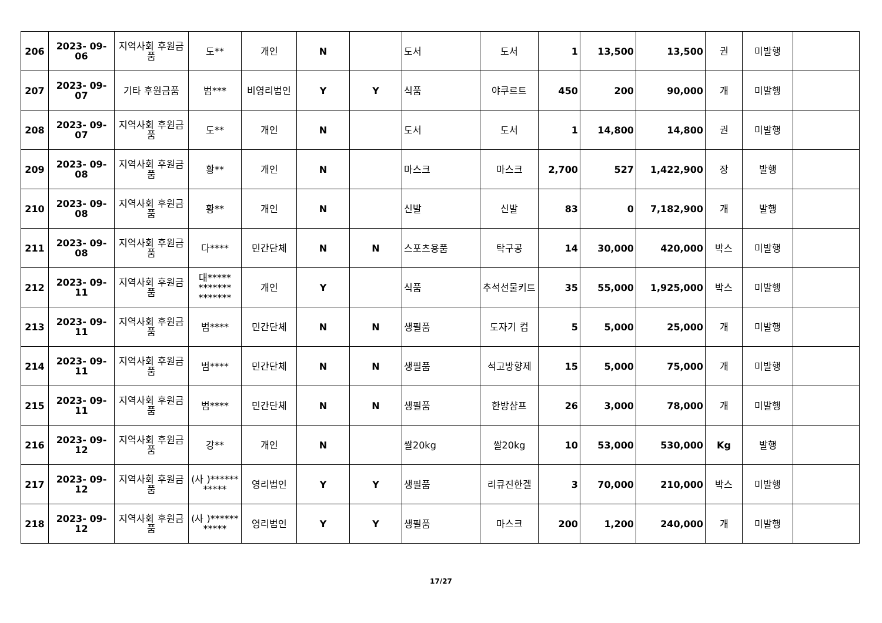| 206 | 2023- 09- 06 | 지역사회 후원금품 | 도** | 개인 | N | | 도서 | 도서 | 1 | 13,500 | 13,500 | 권 | 미발행 | |
| 207 | 2023- 09- 07 | 기타 후원금품 | 범*** | 비영리법인 | Y | Y | 식품 | 야쿠르트 | 450 | 200 | 90,000 | 개 | 미발행 | |
| 208 | 2023- 09- 07 | 지역사회 후원금품 | 도** | 개인 | N | | 도서 | 도서 | 1 | 14,800 | 14,800 | 권 | 미발행 | |
| 209 | 2023- 09- 08 | 지역사회 후원금품 | 황** | 개인 | N | | 마스크 | 마스크 | 2,700 | 527 | 1,422,900 | 장 | 발행 | |
| 210 | 2023- 09- 08 | 지역사회 후원금품 | 황** | 개인 | N | | 신발 | 신발 | 83 | 0 | 7,182,900 | 개 | 발행 | |
| 211 | 2023- 09- 08 | 지역사회 후원금품 | 다**** | 민간단체 | N | N | 스포츠용품 | 탁구공 | 14 | 30,000 | 420,000 | 박스 | 미발행 | |
| 212 | 2023- 09- 11 | 지역사회 후원금품 | 대***** ******* ******* | 개인 | Y | | 식품 | 추석선물키트 | 35 | 55,000 | 1,925,000 | 박스 | 미발행 | |
| 213 | 2023- 09- 11 | 지역사회 후원금품 | 범**** | 민간단체 | N | N | 생필품 | 도자기 컵 | 5 | 5,000 | 25,000 | 개 | 미발행 | |
| 214 | 2023- 09- 11 | 지역사회 후원금품 | 범**** | 민간단체 | N | N | 생필품 | 석고방향제 | 15 | 5,000 | 75,000 | 개 | 미발행 | |
| 215 | 2023- 09- 11 | 지역사회 후원금품 | 범**** | 민간단체 | N | N | 생필품 | 한방샴프 | 26 | 3,000 | 78,000 | 개 | 미발행 | |
| 216 | 2023- 09- 12 | 지역사회 후원금품 | 강** | 개인 | N | | 쌀20kg | 쌀20kg | 10 | 53,000 | 530,000 | Kg | 발행 | |
| 217 | 2023- 09- 12 | 지역사회 후원금품 | (사 )****** ***** | 영리법인 | Y | Y | 생필품 | 리큐진한겔 | 3 | 70,000 | 210,000 | 박스 | 미발행 | |
| 218 | 2023- 09- 12 | 지역사회 후원금품 | (사 )****** ***** | 영리법인 | Y | Y | 생필품 | 마스크 | 200 | 1,200 | 240,000 | 개 | 미발행 | |
17/27